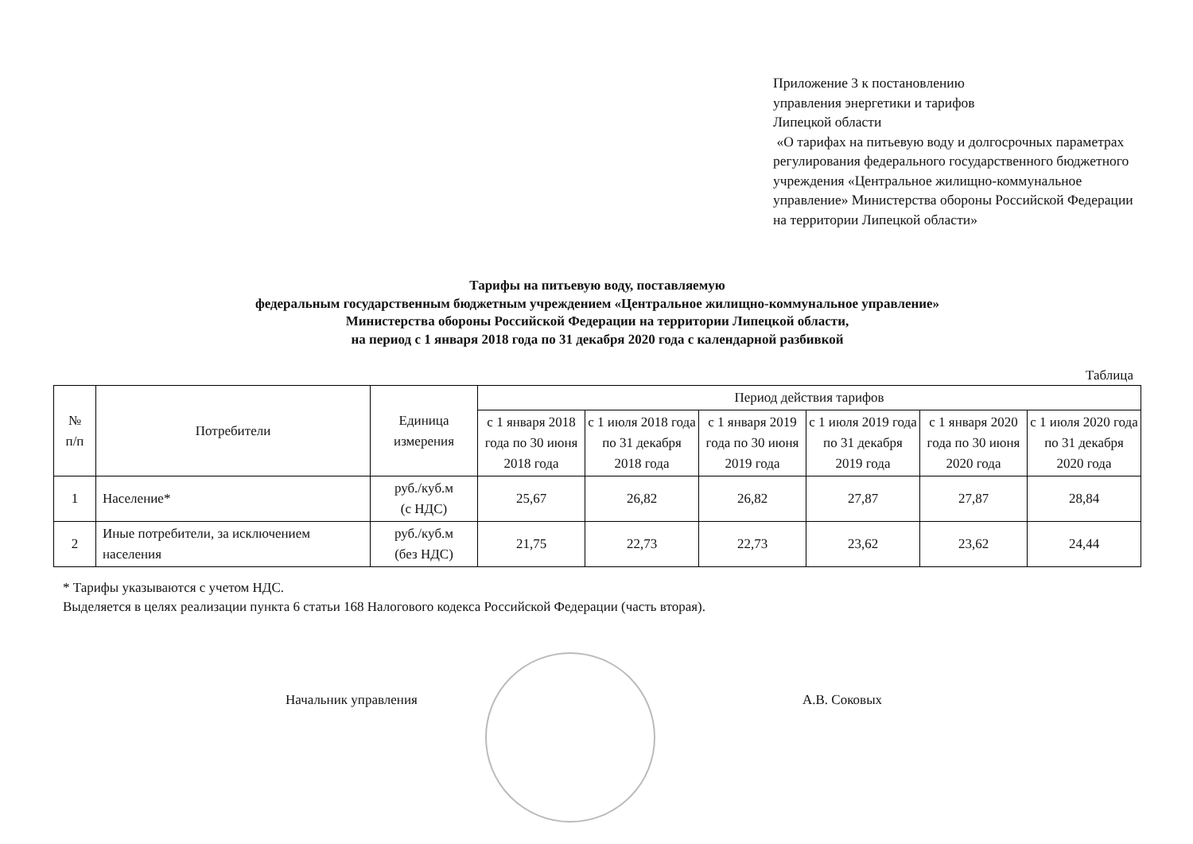Приложение 3 к постановлению
управления энергетики и тарифов
Липецкой области
«О тарифах на питьевую воду и долгосрочных параметрах регулирования федерального государственного бюджетного учреждения «Центральное жилищно-коммунальное управление» Министерства обороны Российской Федерации на территории Липецкой области»
Тарифы на питьевую воду, поставляемую
федеральным государственным бюджетным учреждением «Центральное жилищно-коммунальное управление»
Министерства обороны Российской Федерации на территории Липецкой области,
на период с 1 января 2018 года по 31 декабря 2020 года с календарной разбивкой
Таблица
| № п/п | Потребители | Единица измерения | Период действия тарифов | | | | | |
| --- | --- | --- | --- | --- | --- | --- | --- | --- |
| | | | с 1 января 2018 года по 30 июня 2018 года | с 1 июля 2018 года по 31 декабря 2018 года | с 1 января 2019 года по 30 июня 2019 года | с 1 июля 2019 года по 31 декабря 2019 года | с 1 января 2020 года по 30 июня 2020 года | с 1 июля 2020 года по 31 декабря 2020 года |
| 1 | Население* | руб./куб.м (с НДС) | 25,67 | 26,82 | 26,82 | 27,87 | 27,87 | 28,84 |
| 2 | Иные потребители, за исключением населения | руб./куб.м (без НДС) | 21,75 | 22,73 | 22,73 | 23,62 | 23,62 | 24,44 |
* Тарифы указываются с учетом НДС.
Выделяется в целях реализации пункта 6 статьи 168 Налогового кодекса Российской Федерации (часть вторая).
Начальник управления А.В. Соковых